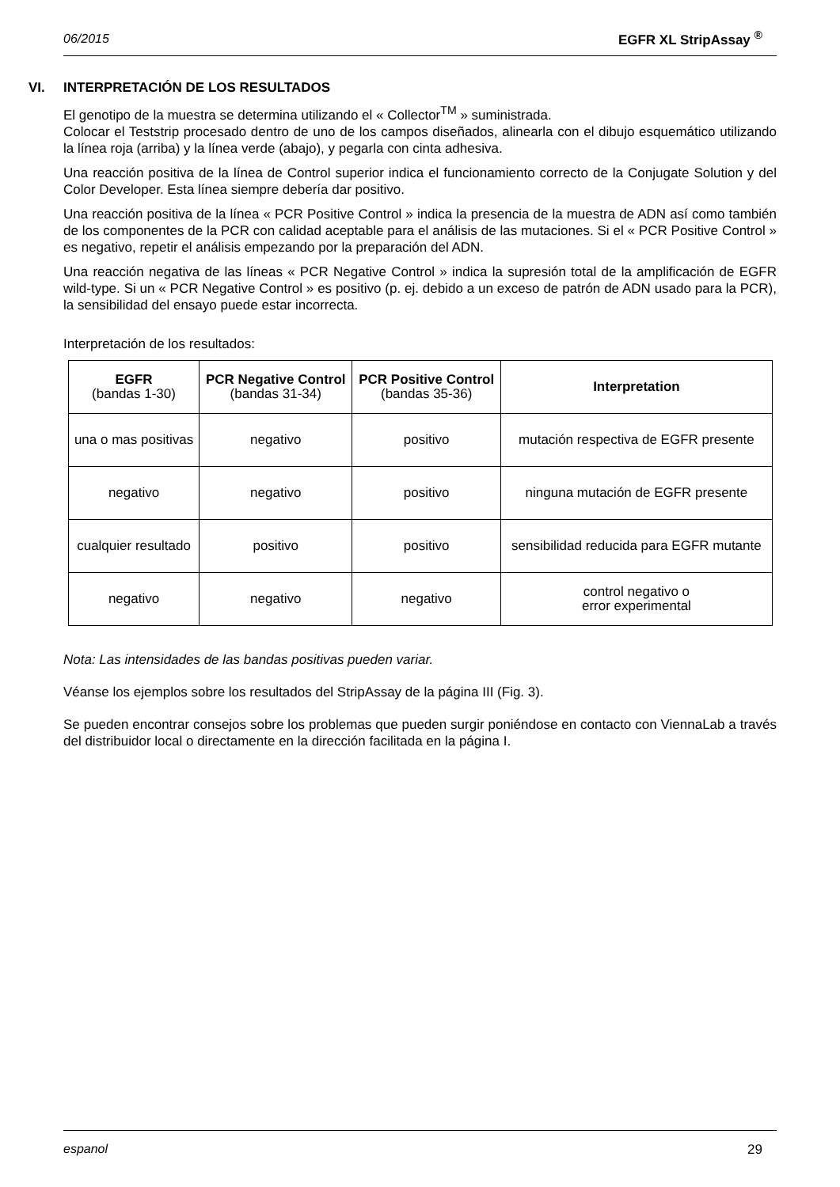06/2015 EGFR XL StripAssay <sup>®</sup>
VI. INTERPRETACIÓN DE LOS RESULTADOS
El genotipo de la muestra se determina utilizando el « Collector<sup>TM</sup> » suministrada.
Colocar el Teststrip procesado dentro de uno de los campos diseñados, alinearla con el dibujo esquemático utilizando la línea roja (arriba) y la línea verde (abajo), y pegarla con cinta adhesiva.
Una reacción positiva de la línea de Control superior indica el funcionamiento correcto de la Conjugate Solution y del Color Developer. Esta línea siempre debería dar positivo.
Una reacción positiva de la línea « PCR Positive Control » indica la presencia de la muestra de ADN así como también de los componentes de la PCR con calidad aceptable para el análisis de las mutaciones. Si el « PCR Positive Control » es negativo, repetir el análisis empezando por la preparación del ADN.
Una reacción negativa de las líneas « PCR Negative Control » indica la supresión total de la amplificación de EGFR wild-type. Si un « PCR Negative Control » es positivo (p. ej. debido a un exceso de patrón de ADN usado para la PCR), la sensibilidad del ensayo puede estar incorrecta.
Interpretación de los resultados:
| EGFR (bandas 1-30) | PCR Negative Control (bandas 31-34) | PCR Positive Control (bandas 35-36) | Interpretation |
| --- | --- | --- | --- |
| una o mas positivas | negativo | positivo | mutación respectiva de EGFR presente |
| negativo | negativo | positivo | ninguna mutación de EGFR presente |
| cualquier resultado | positivo | positivo | sensibilidad reducida para EGFR mutante |
| negativo | negativo | negativo | control negativo o error experimental |
Nota: Las intensidades de las bandas positivas pueden variar.
Véanse los ejemplos sobre los resultados del StripAssay de la página III (Fig. 3).
Se pueden encontrar consejos sobre los problemas que pueden surgir poniéndose en contacto con ViennaLab a través del distribuidor local o directamente en la dirección facilitada en la página I.
espanol 29